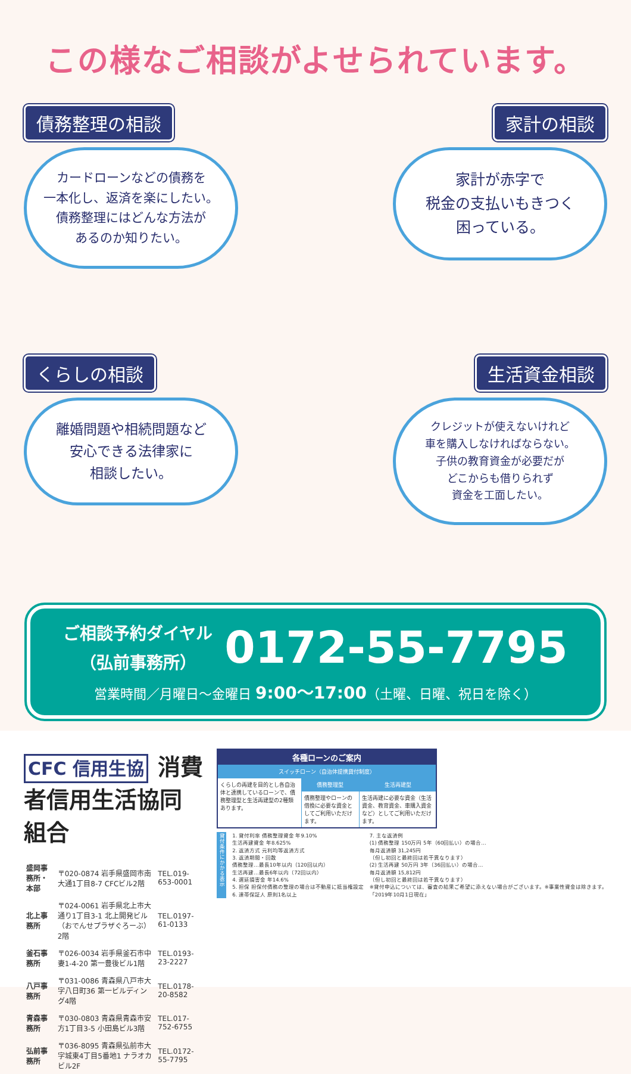この様なご相談がよせられています。
債務整理の相談
カードローンなどの債務を
一本化し、返済を楽にしたい。
債務整理にはどんな方法が
あるのか知りたい。
家計の相談
家計が赤字で
税金の支払いもきつく
困っている。
くらしの相談
離婚問題や相続問題など
安心できる法律家に
相談したい。
生活資金相談
クレジットが使えないけれど
車を購入しなければならない。
子供の教育資金が必要だが
どこからも借りられず
資金を工面したい。
ご相談予約ダイヤル
（弘前事務所）
0172-55-7795
営業時間／月曜日～金曜日 9:00～17:00（土曜、日曜、祝日を除く）
CFC 信用生協 消費者信用生活協同組合
| 盛岡事務所・本部 | 〒020-0874 岩手県盛岡市南大通1丁目8-7 CFCビル2階 | TEL.019-653-0001 |
| 北上事務所 | 〒024-0061 岩手県北上市大通り1丁目3-1 北上開発ビル（おでんせプラザぐろーぶ）2階 | TEL.0197-61-0133 |
| 釜石事務所 | 〒026-0034 岩手県釜石市中妻1-4-20 第一豊後ビル1階 | TEL.0193-23-2227 |
| 八戸事務所 | 〒031-0086 青森県八戸市大字八日町36 第一ビルディング4階 | TEL.0178-20-8582 |
| 青森事務所 | 〒030-0803 青森県青森市安方1丁目3-5 小田島ビル3階 | TEL.017-752-6755 |
| 弘前事務所 | 〒036-8095 青森県弘前市大字城東4丁目5番地1 ナラオカビル2F | TEL.0172-55-7795 |
| 各種ローンのご案内 | | |
| --- | --- | --- |
| スイッチローン（自治体提携貸付制度） | | |
| くらしの再建を目的とし各自治体と連携しているローンで、債務整理型と生活再建型の2種類あります。 | 債務整理型 | 生活再建型 |
| | 債務整理やローンの借換に必要な資金としてご利用いただけます。 | 生活再建に必要な資金（生活資金、教育資金、車購入資金など）としてご利用いただけます。 |
貸付条件にかかる表示
1. 貸付利率 債務整理資金 年9.10%
生活再建資金 年8.625%
2. 返済方式 元利均等返済方式
3. 返済期間・回数
債務整理…最長10年以内（120回以内）
生活再建…最長6年以内（72回以内）
4. 遅延損害金 年14.6%
5. 担保 担保付債務の整理の場合は不動産に抵当権設定
6. 連帯保証人 原則1名以上
7. 主な返済例
(1) 債務整理 150万円 5年（60回払い）の場合…
毎月返済額 31,245円
（但し初回と最終回は若干異なります）
(2) 生活再建 50万円 3年（36回払い）の場合…
毎月返済額 15,812円
（但し初回と最終回は若干異なります）
※貸付申込については、審査の結果ご希望に添えない場合がございます。※事業性資金は除きます。
「2019年10月1日現在」